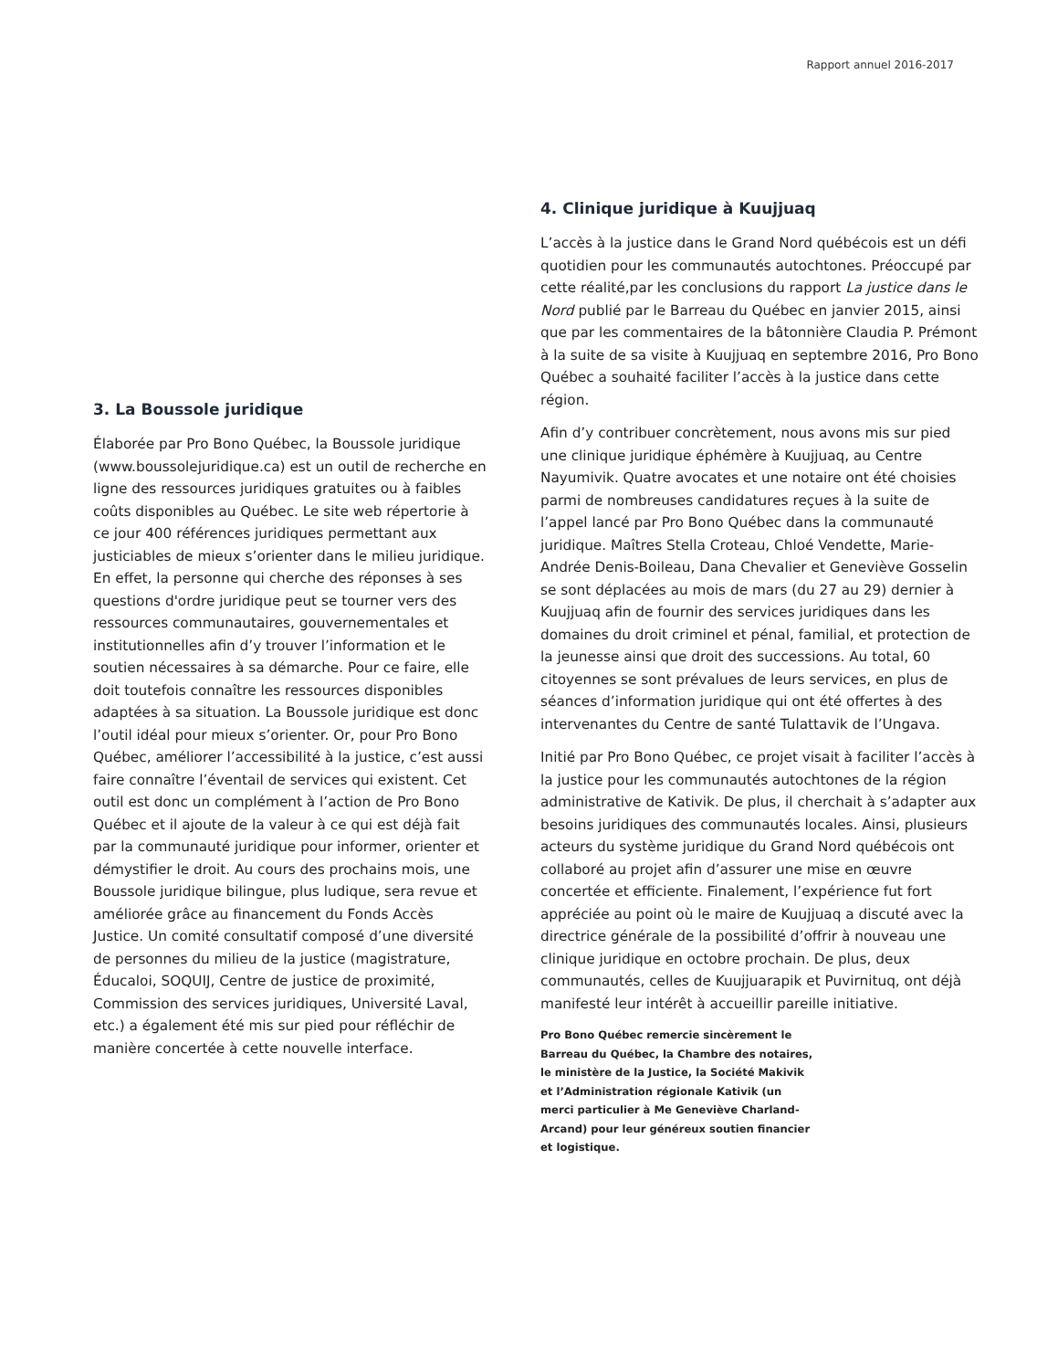Rapport annuel 2016-2017
3. La Boussole juridique
Élaborée par Pro Bono Québec, la Boussole juridique (www.boussolejuridique.ca) est un outil de recherche en ligne des ressources juridiques gratuites ou à faibles coûts disponibles au Québec. Le site web répertorie à ce jour 400 références juridiques permettant aux justiciables de mieux s’orienter dans le milieu juridique. En effet, la personne qui cherche des réponses à ses questions d'ordre juridique peut se tourner vers des ressources communautaires, gouvernementales et institutionnelles afin d’y trouver l’information et le soutien nécessaires à sa démarche. Pour ce faire, elle doit toutefois connaître les ressources disponibles adaptées à sa situation. La Boussole juridique est donc l’outil idéal pour mieux s’orienter. Or, pour Pro Bono Québec, améliorer l’accessibilité à la justice, c’est aussi faire connaître l’éventail de services qui existent. Cet outil est donc un complément à l’action de Pro Bono Québec et il ajoute de la valeur à ce qui est déjà fait par la communauté juridique pour informer, orienter et démystifier le droit. Au cours des prochains mois, une Boussole juridique bilingue, plus ludique, sera revue et améliorée grâce au financement du Fonds Accès Justice. Un comité consultatif composé d’une diversité de personnes du milieu de la justice (magistrature, Éducaloi, SOQUIJ, Centre de justice de proximité, Commission des services juridiques, Université Laval, etc.) a également été mis sur pied pour réfléchir de manière concertée à cette nouvelle interface.
4. Clinique juridique à Kuujjuaq
L’accès à la justice dans le Grand Nord québécois est un défi quotidien pour les communautés autochtones. Préoccupé par cette réalité,par les conclusions du rapport La justice dans le Nord publié par le Barreau du Québec en janvier 2015, ainsi que par les commentaires de la bâtonnière Claudia P. Prémont à la suite de sa visite à Kuujjuaq en septembre 2016, Pro Bono Québec a souhaité faciliter l’accès à la justice dans cette région.
Afin d’y contribuer concrètement, nous avons mis sur pied une clinique juridique éphémère à Kuujjuaq, au Centre Nayumivik. Quatre avocates et une notaire ont été choisies parmi de nombreuses candidatures reçues à la suite de l’appel lancé par Pro Bono Québec dans la communauté juridique. Maîtres Stella Croteau, Chloé Vendette, Marie-Andrée Denis-Boileau, Dana Chevalier et Geneviève Gosselin se sont déplacées au mois de mars (du 27 au 29) dernier à Kuujjuaq afin de fournir des services juridiques dans les domaines du droit criminel et pénal, familial, et protection de la jeunesse ainsi que droit des successions. Au total, 60 citoyennes se sont prévalues de leurs services, en plus de séances d’information juridique qui ont été offertes à des intervenantes du Centre de santé Tulattavik de l’Ungava.
Initié par Pro Bono Québec, ce projet visait à faciliter l’accès à la justice pour les communautés autochtones de la région administrative de Kativik. De plus, il cherchait à s’adapter aux besoins juridiques des communautés locales. Ainsi, plusieurs acteurs du système juridique du Grand Nord québécois ont collaboré au projet afin d’assurer une mise en œuvre concertée et efficiente. Finalement, l’expérience fut fort appréciée au point où le maire de Kuujjuaq a discuté avec la directrice générale de la possibilité d’offrir à nouveau une clinique juridique en octobre prochain. De plus, deux communautés, celles de Kuujjuarapik et Puvirnituq, ont déjà manifesté leur intérêt à accueillir pareille initiative.
Pro Bono Québec remercie sincèrement le Barreau du Québec, la Chambre des notaires, le ministère de la Justice, la Société Makivik et l’Administration régionale Kativik (un merci particulier à Me Geneviève Charland-Arcand) pour leur généreux soutien financier et logistique.